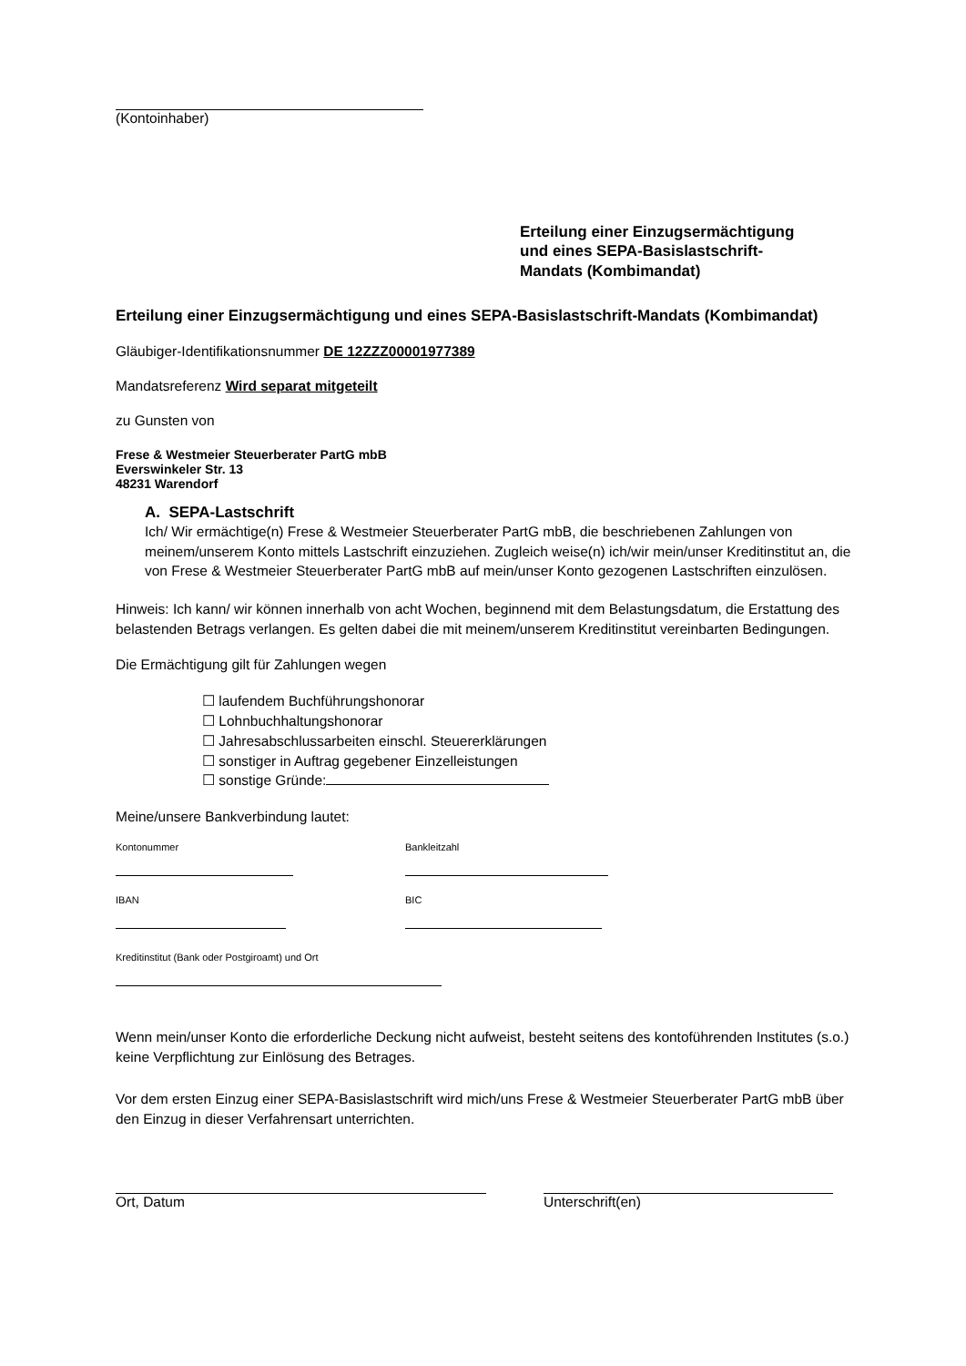(Kontoinhaber)
Erteilung einer Einzugsermächtigung
und eines SEPA-Basislastschrift-
Mandats (Kombimandat)
Erteilung einer Einzugsermächtigung und eines SEPA-Basislastschrift-Mandats (Kombimandat)
Gläubiger-Identifikationsnummer DE 12ZZZ00001977389
Mandatsreferenz Wird separat mitgeteilt
zu Gunsten von
Frese & Westmeier Steuerberater PartG mbB
Everswinkeler Str. 13
48231 Warendorf
A. SEPA-Lastschrift
Ich/ Wir ermächtige(n) Frese & Westmeier Steuerberater PartG mbB, die beschriebenen Zahlungen von meinem/unserem Konto mittels Lastschrift einzuziehen. Zugleich weise(n) ich/wir mein/unser Kreditinstitut an, die von Frese & Westmeier Steuerberater PartG mbB auf mein/unser Konto gezogenen Lastschriften einzulösen.
Hinweis: Ich kann/ wir können innerhalb von acht Wochen, beginnend mit dem Belastungsdatum, die Erstattung des belastenden Betrags verlangen. Es gelten dabei die mit meinem/unserem Kreditinstitut vereinbarten Bedingungen.
Die Ermächtigung gilt für Zahlungen wegen
☐ laufendem Buchführungshonorar
☐ Lohnbuchhaltungshonorar
☐ Jahresabschlussarbeiten einschl. Steuererklärungen
☐ sonstiger in Auftrag gegebener Einzelleistungen
☐ sonstige Gründe:
Meine/unsere Bankverbindung lautet:
Kontonummer Bankleitzahl
IBAN BIC
Kreditinstitut (Bank oder Postgiroamt) und Ort
Wenn mein/unser Konto die erforderliche Deckung nicht aufweist, besteht seitens des kontoführenden Institutes (s.o.) keine Verpflichtung zur Einlösung des Betrages.
Vor dem ersten Einzug einer SEPA-Basislastschrift wird mich/uns Frese & Westmeier Steuerberater PartG mbB über den Einzug in dieser Verfahrensart unterrichten.
Ort, Datum Unterschrift(en)